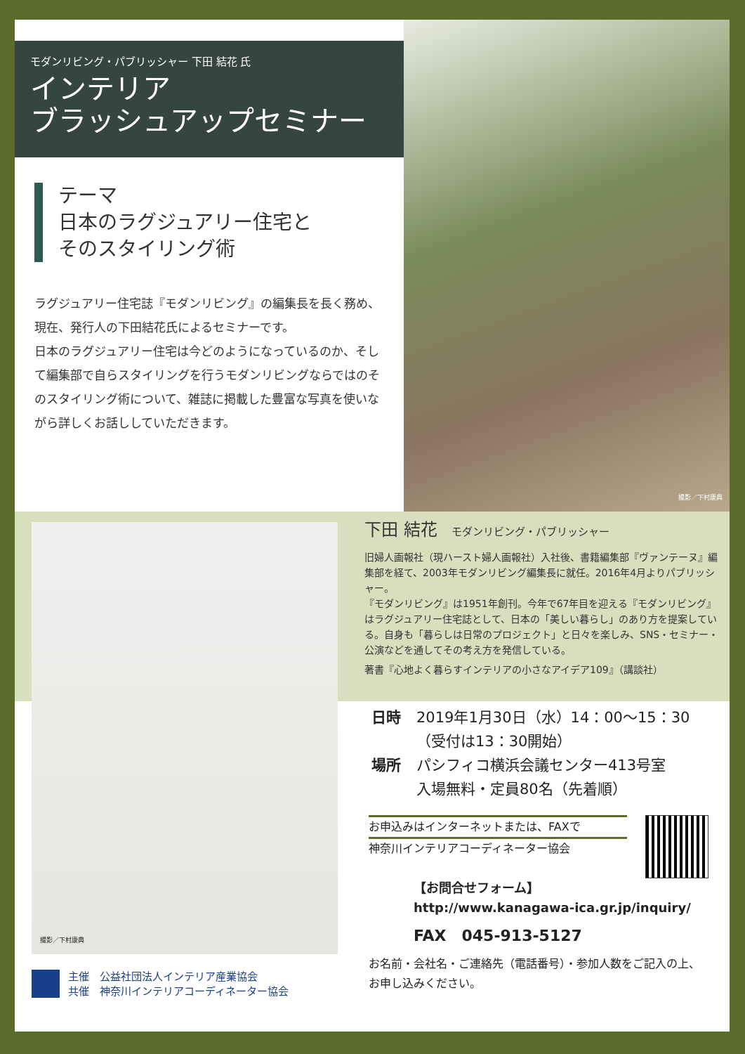モダンリビング・パブリッシャー 下田 結花 氏
インテリア
ブラッシュアップセミナー
テーマ
日本のラグジュアリー住宅と
そのスタイリング術
ラグジュアリー住宅誌『モダンリビング』の編集長を長く務め、現在、発行人の下田結花氏によるセミナーです。
日本のラグジュアリー住宅は今どのようになっているのか、そして編集部で自らスタイリングを行うモダンリビングならではのそのスタイリング術について、雑誌に掲載した豊富な写真を使いながら詳しくお話ししていただきます。
撮影／下村康典
撮影／下村康典
主催　公益社団法人インテリア産業協会
共催　神奈川インテリアコーディネーター協会
下田 結花 モダンリビング・パブリッシャー
旧婦人画報社（現ハースト婦人画報社）入社後、書籍編集部『ヴァンテーヌ』編集部を経て、2003年モダンリビング編集長に就任。2016年4月よりパブリッシャー。
『モダンリビング』は1951年創刊。今年で67年目を迎える『モダンリビング』はラグジュアリー住宅誌として、日本の「美しい暮らし」のあり方を提案している。自身も「暮らしは日常のプロジェクト」と日々を楽しみ、SNS・セミナー・公演などを通してその考え方を発信している。
著書『心地よく暮らすインテリアの小さなアイデア109』（講談社）
日時 2019年1月30日（水）14：00～15：30
（受付は13：30開始）
場所 パシフィコ横浜会議センター413号室
入場無料・定員80名（先着順）
お申込みはインターネットまたは、FAXで
神奈川インテリアコーディネーター協会
【お問合せフォーム】
http://www.kanagawa-ica.gr.jp/inquiry/
FAX　045-913-5127
お名前・会社名・ご連絡先（電話番号）・参加人数をご記入の上、
お申し込みください。